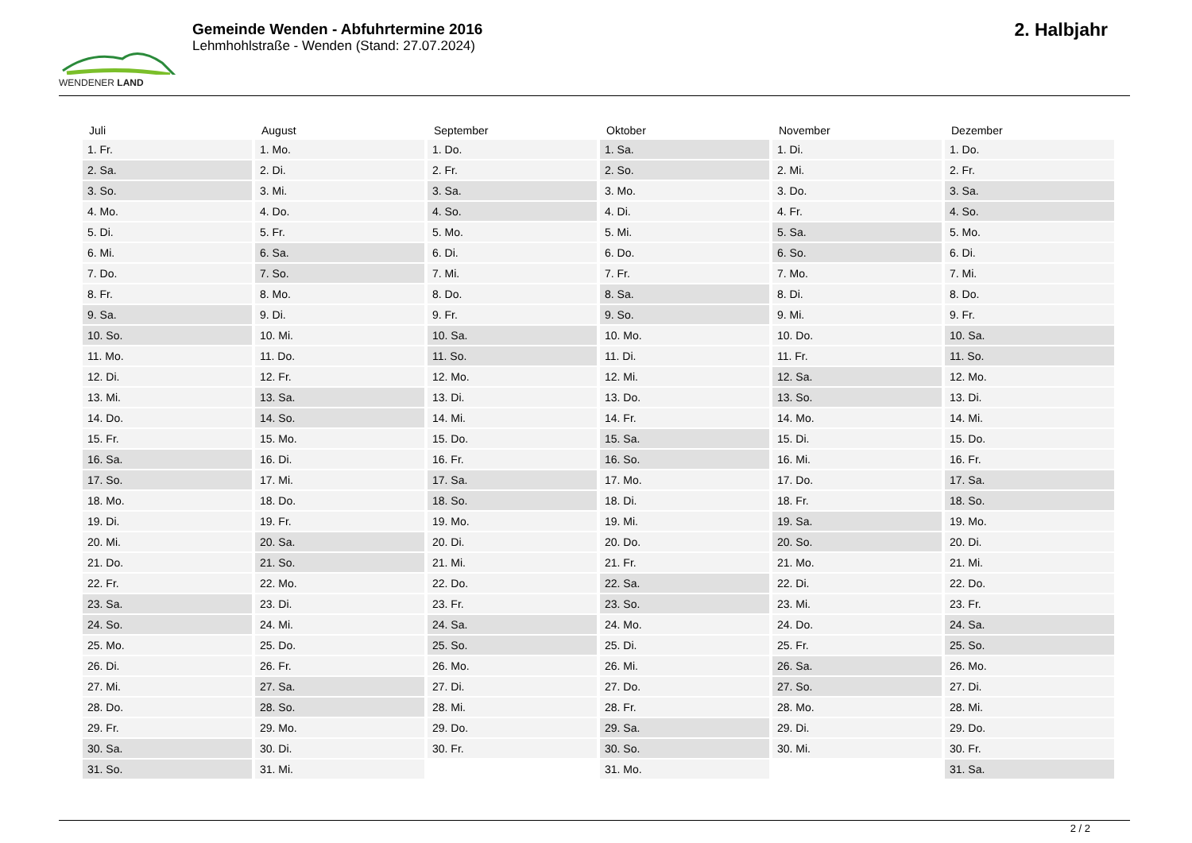WENDENER LAND
Gemeinde Wenden - Abfuhrtermine 2016
Lehmhohlstraße - Wenden (Stand: 27.07.2024)
2. Halbjahr
| Juli | August | September | Oktober | November | Dezember |
| --- | --- | --- | --- | --- | --- |
| 1. Fr. | 1. Mo. | 1. Do. | 1. Sa. | 1. Di. | 1. Do. |
| 2. Sa. | 2. Di. | 2. Fr. | 2. So. | 2. Mi. | 2. Fr. |
| 3. So. | 3. Mi. | 3. Sa. | 3. Mo. | 3. Do. | 3. Sa. |
| 4. Mo. | 4. Do. | 4. So. | 4. Di. | 4. Fr. | 4. So. |
| 5. Di. | 5. Fr. | 5. Mo. | 5. Mi. | 5. Sa. | 5. Mo. |
| 6. Mi. | 6. Sa. | 6. Di. | 6. Do. | 6. So. | 6. Di. |
| 7. Do. | 7. So. | 7. Mi. | 7. Fr. | 7. Mo. | 7. Mi. |
| 8. Fr. | 8. Mo. | 8. Do. | 8. Sa. | 8. Di. | 8. Do. |
| 9. Sa. | 9. Di. | 9. Fr. | 9. So. | 9. Mi. | 9. Fr. |
| 10. So. | 10. Mi. | 10. Sa. | 10. Mo. | 10. Do. | 10. Sa. |
| 11. Mo. | 11. Do. | 11. So. | 11. Di. | 11. Fr. | 11. So. |
| 12. Di. | 12. Fr. | 12. Mo. | 12. Mi. | 12. Sa. | 12. Mo. |
| 13. Mi. | 13. Sa. | 13. Di. | 13. Do. | 13. So. | 13. Di. |
| 14. Do. | 14. So. | 14. Mi. | 14. Fr. | 14. Mo. | 14. Mi. |
| 15. Fr. | 15. Mo. | 15. Do. | 15. Sa. | 15. Di. | 15. Do. |
| 16. Sa. | 16. Di. | 16. Fr. | 16. So. | 16. Mi. | 16. Fr. |
| 17. So. | 17. Mi. | 17. Sa. | 17. Mo. | 17. Do. | 17. Sa. |
| 18. Mo. | 18. Do. | 18. So. | 18. Di. | 18. Fr. | 18. So. |
| 19. Di. | 19. Fr. | 19. Mo. | 19. Mi. | 19. Sa. | 19. Mo. |
| 20. Mi. | 20. Sa. | 20. Di. | 20. Do. | 20. So. | 20. Di. |
| 21. Do. | 21. So. | 21. Mi. | 21. Fr. | 21. Mo. | 21. Mi. |
| 22. Fr. | 22. Mo. | 22. Do. | 22. Sa. | 22. Di. | 22. Do. |
| 23. Sa. | 23. Di. | 23. Fr. | 23. So. | 23. Mi. | 23. Fr. |
| 24. So. | 24. Mi. | 24. Sa. | 24. Mo. | 24. Do. | 24. Sa. |
| 25. Mo. | 25. Do. | 25. So. | 25. Di. | 25. Fr. | 25. So. |
| 26. Di. | 26. Fr. | 26. Mo. | 26. Mi. | 26. Sa. | 26. Mo. |
| 27. Mi. | 27. Sa. | 27. Di. | 27. Do. | 27. So. | 27. Di. |
| 28. Do. | 28. So. | 28. Mi. | 28. Fr. | 28. Mo. | 28. Mi. |
| 29. Fr. | 29. Mo. | 29. Do. | 29. Sa. | 29. Di. | 29. Do. |
| 30. Sa. | 30. Di. | 30. Fr. | 30. So. | 30. Mi. | 30. Fr. |
| 31. So. | 31. Mi. | | 31. Mo. | | 31. Sa. |
2 / 2